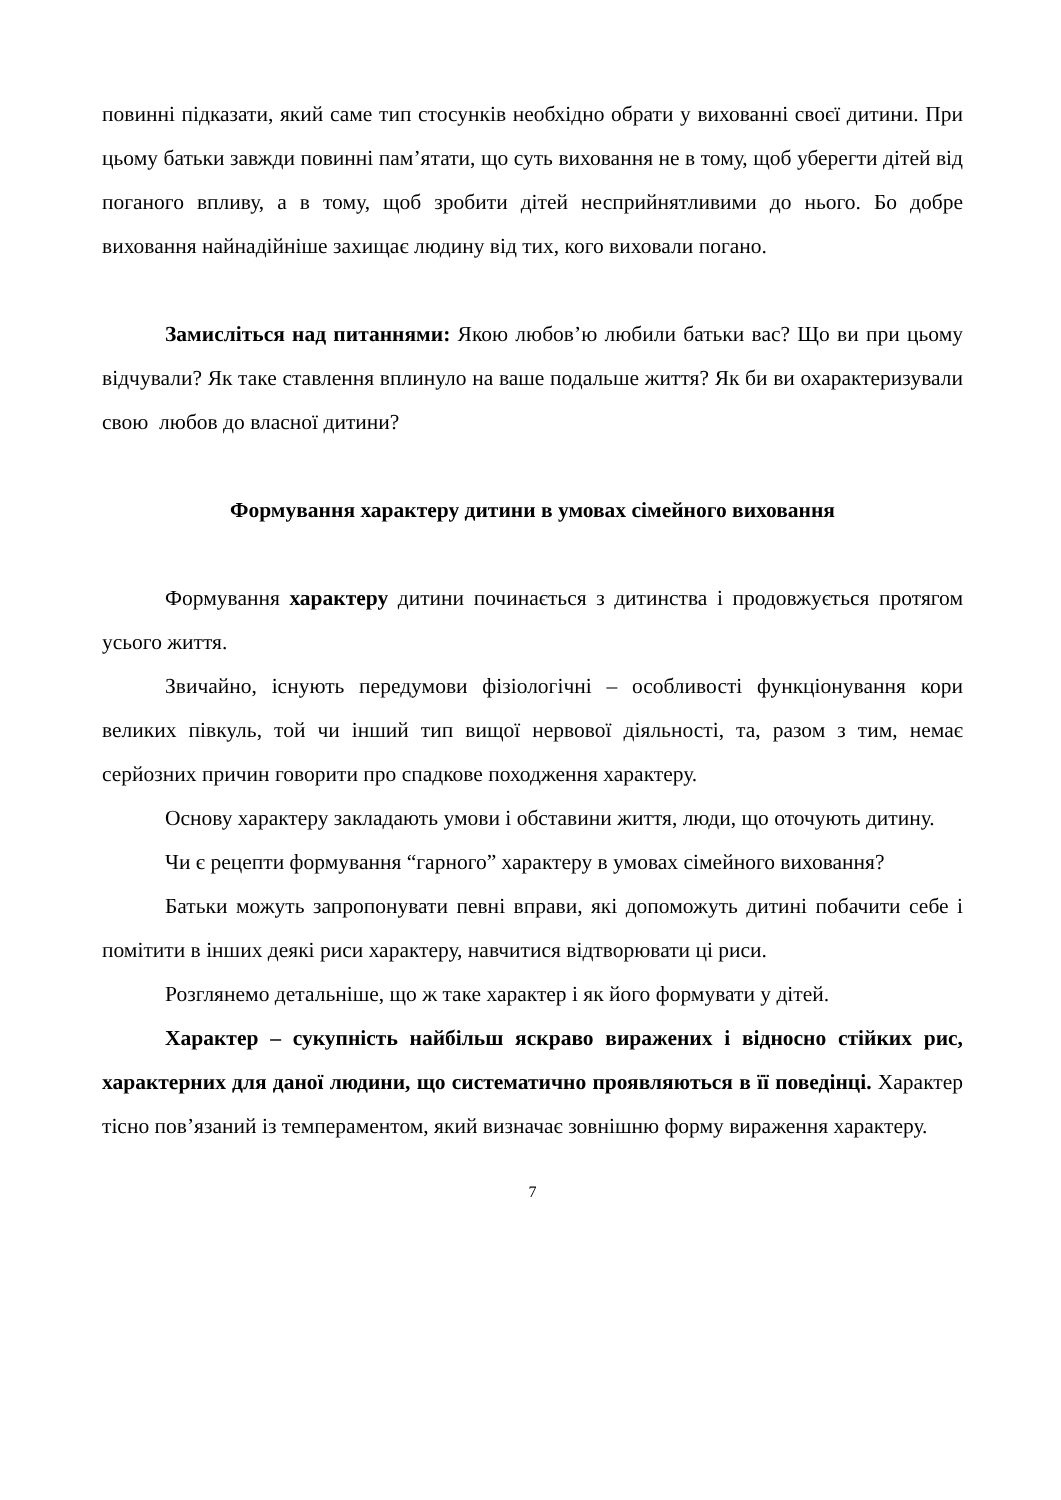повинні підказати, який саме тип стосунків необхідно обрати у вихованні своєї дитини. При цьому батьки завжди повинні пам’ятати, що суть виховання не в тому, щоб уберегти дітей від поганого впливу, а в тому, щоб зробити дітей несприйнятливими до нього. Бо добре виховання найнадійніше захищає людину від тих, кого виховали погано.
Замисліться над питаннями: Якою любов’ю любили батьки вас? Що ви при цьому відчували? Як таке ставлення вплинуло на ваше подальше життя? Як би ви охарактеризували свою любов до власної дитини?
Формування характеру дитини в умовах сімейного виховання
Формування характеру дитини починається з дитинства і продовжується протягом усього життя.
Звичайно, існують передумови фізіологічні – особливості функціонування кори великих півкуль, той чи інший тип вищої нервової діяльності, та, разом з тим, немає серйозних причин говорити про спадкове походження характеру.
Основу характеру закладають умови і обставини життя, люди, що оточують дитину.
Чи є рецепти формування “гарного” характеру в умовах сімейного виховання?
Батьки можуть запропонувати певні вправи, які допоможуть дитині побачити себе і помітити в інших деякі риси характеру, навчитися відтворювати ці риси.
Розглянемо детальніше, що ж таке характер і як його формувати у дітей.
Характер – сукупність найбільш яскраво виражених і відносно стійких рис, характерних для даної людини, що систематично проявляються в її поведінці. Характер тісно пов’язаний із темпераментом, який визначає зовнішню форму вираження характеру.
7